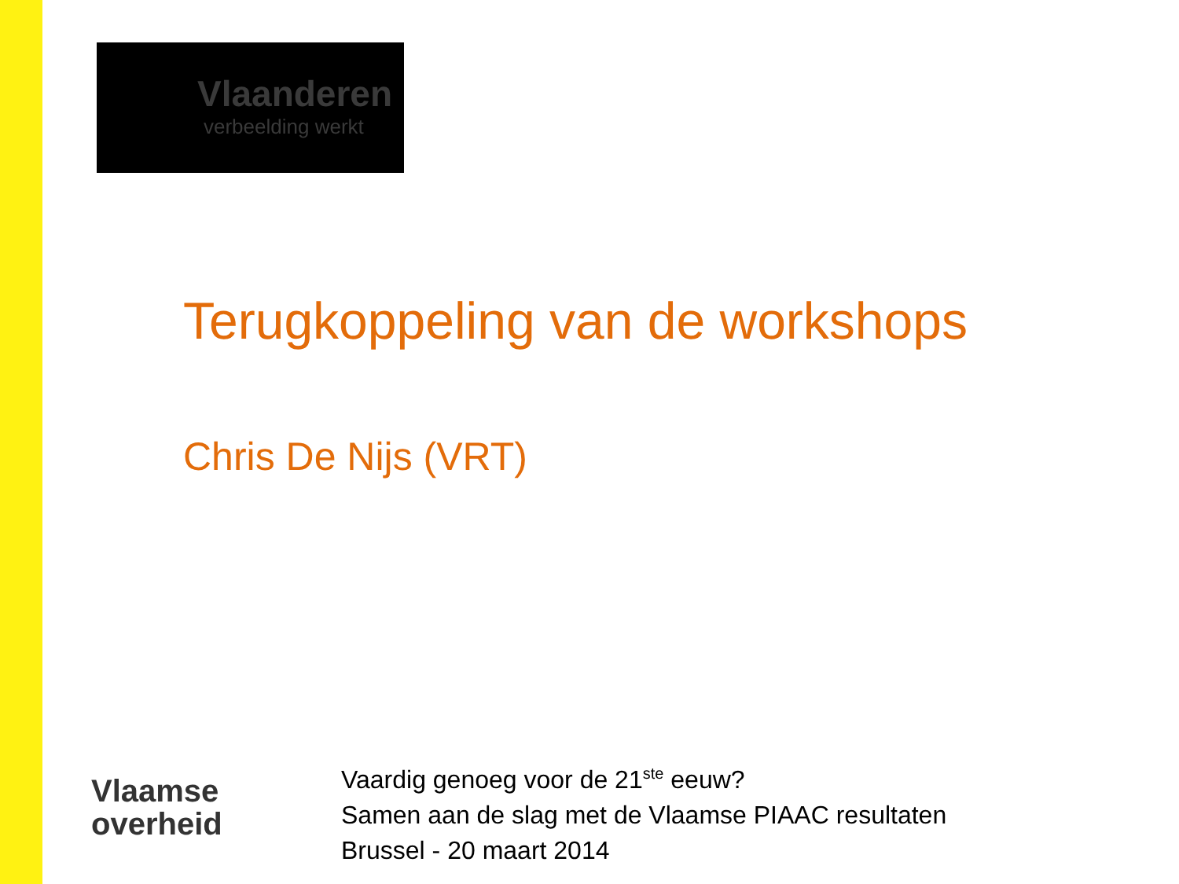Vlaanderen
verbeelding werkt
Terugkoppeling van de workshops
Chris De Nijs (VRT)
Vlaamse
overheid
Vaardig genoeg voor de 21<sup>ste</sup> eeuw?
Samen aan de slag met de Vlaamse PIAAC resultaten
Brussel - 20 maart 2014